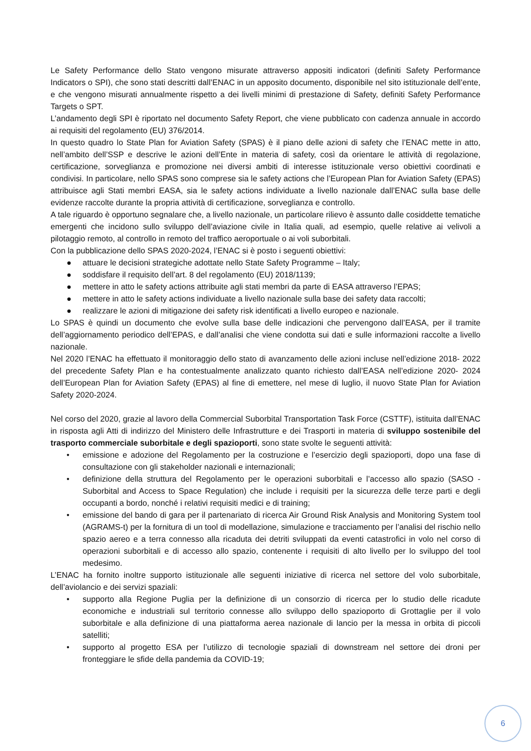Le Safety Performance dello Stato vengono misurate attraverso appositi indicatori (definiti Safety Performance Indicators o SPI), che sono stati descritti dall’ENAC in un apposito documento, disponibile nel sito istituzionale dell’ente, e che vengono misurati annualmente rispetto a dei livelli minimi di prestazione di Safety, definiti Safety Performance Targets o SPT.
L’andamento degli SPI è riportato nel documento Safety Report, che viene pubblicato con cadenza annuale in accordo ai requisiti del regolamento (EU) 376/2014.
In questo quadro lo State Plan for Aviation Safety (SPAS) è il piano delle azioni di safety che l’ENAC mette in atto, nell’ambito dell’SSP e descrive le azioni dell’Ente in materia di safety, così da orientare le attività di regolazione, certificazione, sorveglianza e promozione nei diversi ambiti di interesse istituzionale verso obiettivi coordinati e condivisi. In particolare, nello SPAS sono comprese sia le safety actions che l’European Plan for Aviation Safety (EPAS) attribuisce agli Stati membri EASA, sia le safety actions individuate a livello nazionale dall’ENAC sulla base delle evidenze raccolte durante la propria attività di certificazione, sorveglianza e controllo.
A tale riguardo è opportuno segnalare che, a livello nazionale, un particolare rilievo è assunto dalle cosiddette tematiche emergenti che incidono sullo sviluppo dell’aviazione civile in Italia quali, ad esempio, quelle relative ai velivoli a pilotaggio remoto, al controllo in remoto del traffico aeroportuale o ai voli suborbitali.
Con la pubblicazione dello SPAS 2020-2024, l’ENAC si è posto i seguenti obiettivi:
● attuare le decisioni strategiche adottate nello State Safety Programme – Italy;
● soddisfare il requisito dell’art. 8 del regolamento (EU) 2018/1139;
● mettere in atto le safety actions attribuite agli stati membri da parte di EASA attraverso l’EPAS;
● mettere in atto le safety actions individuate a livello nazionale sulla base dei safety data raccolti;
● realizzare le azioni di mitigazione dei safety risk identificati a livello europeo e nazionale.
Lo SPAS è quindi un documento che evolve sulla base delle indicazioni che pervengono dall’EASA, per il tramite dell’aggiornamento periodico dell’EPAS, e dall’analisi che viene condotta sui dati e sulle informazioni raccolte a livello nazionale.
Nel 2020 l’ENAC ha effettuato il monitoraggio dello stato di avanzamento delle azioni incluse nell’edizione 2018- 2022 del precedente Safety Plan e ha contestualmente analizzato quanto richiesto dall’EASA nell’edizione 2020- 2024 dell’European Plan for Aviation Safety (EPAS) al fine di emettere, nel mese di luglio, il nuovo State Plan for Aviation Safety 2020-2024.
Nel corso del 2020, grazie al lavoro della Commercial Suborbital Transportation Task Force (CSTTF), istituita dall’ENAC in risposta agli Atti di indirizzo del Ministero delle Infrastrutture e dei Trasporti in materia di sviluppo sostenibile del trasporto commerciale suborbitale e degli spazioporti, sono state svolte le seguenti attività:
• emissione e adozione del Regolamento per la costruzione e l’esercizio degli spazioporti, dopo una fase di consultazione con gli stakeholder nazionali e internazionali;
• definizione della struttura del Regolamento per le operazioni suborbitali e l’accesso allo spazio (SASO - Suborbital and Access to Space Regulation) che include i requisiti per la sicurezza delle terze parti e degli occupanti a bordo, nonché i relativi requisiti medici e di training;
• emissione del bando di gara per il partenariato di ricerca Air Ground Risk Analysis and Monitoring System tool (AGRAMS-t) per la fornitura di un tool di modellazione, simulazione e tracciamento per l’analisi del rischio nello spazio aereo e a terra connesso alla ricaduta dei detriti sviluppati da eventi catastrofici in volo nel corso di operazioni suborbitali e di accesso allo spazio, contenente i requisiti di alto livello per lo sviluppo del tool medesimo.
L’ENAC ha fornito inoltre supporto istituzionale alle seguenti iniziative di ricerca nel settore del volo suborbitale, dell’aviolancio e dei servizi spaziali:
• supporto alla Regione Puglia per la definizione di un consorzio di ricerca per lo studio delle ricadute economiche e industriali sul territorio connesse allo sviluppo dello spazioporto di Grottaglie per il volo suborbitale e alla definizione di una piattaforma aerea nazionale di lancio per la messa in orbita di piccoli satelliti;
• supporto al progetto ESA per l’utilizzo di tecnologie spaziali di downstream nel settore dei droni per fronteggiare le sfide della pandemia da COVID-19;
6